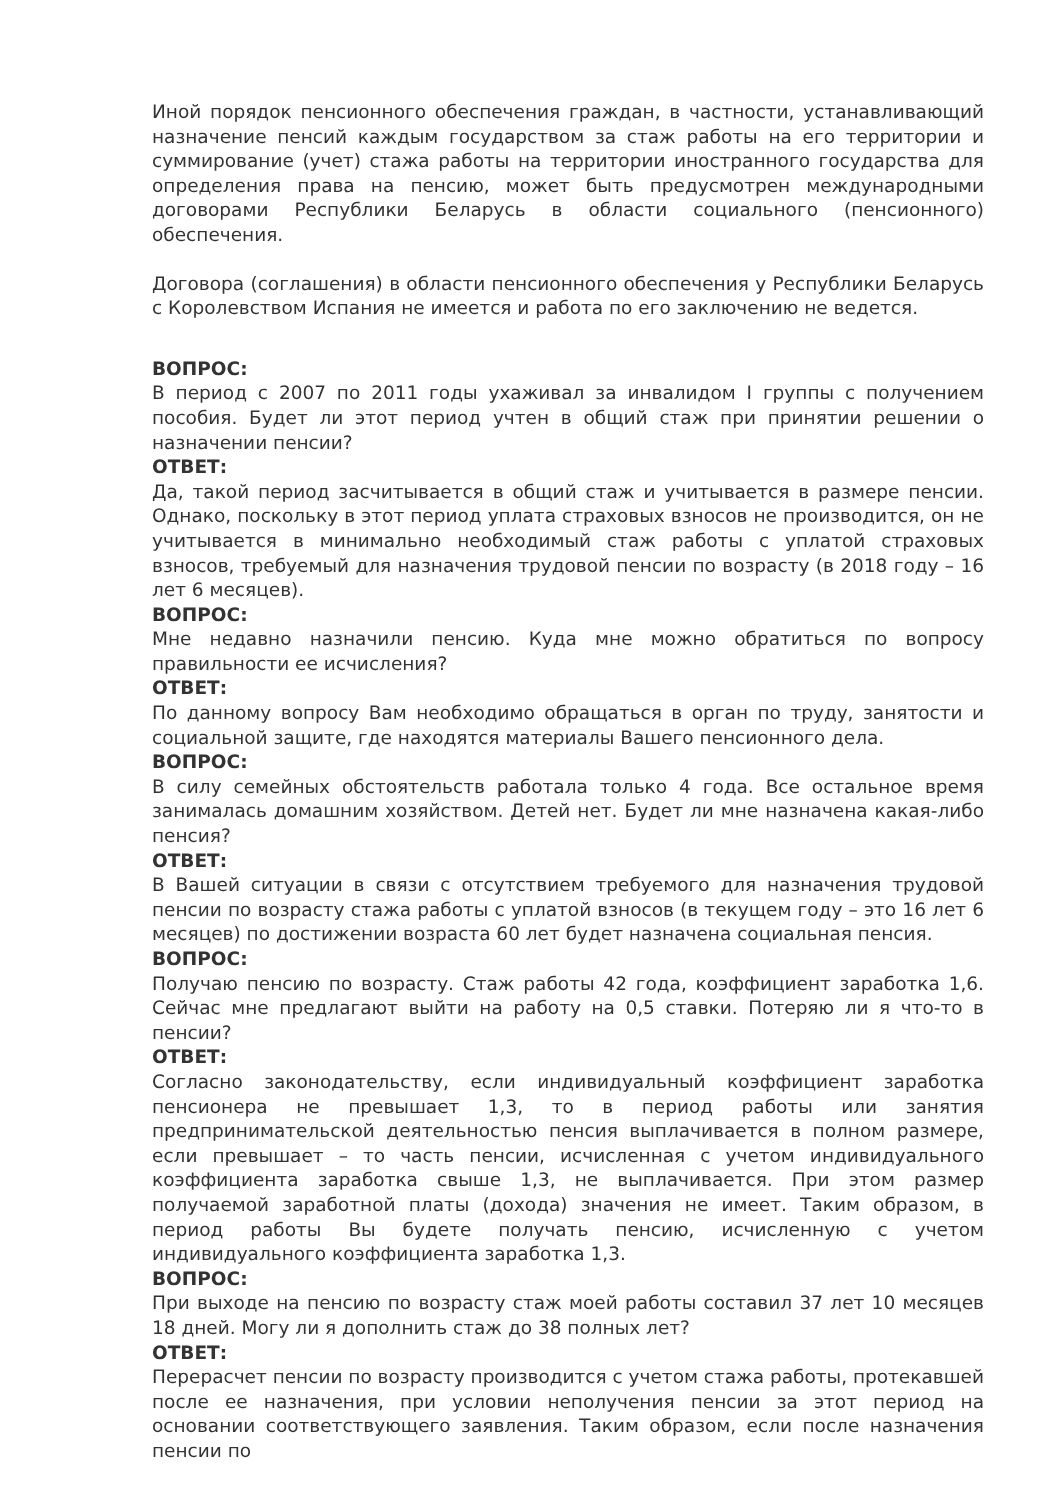Иной порядок пенсионного обеспечения граждан, в частности, устанавливающий назначение пенсий каждым государством за стаж работы на его территории и суммирование (учет) стажа работы на территории иностранного государства для определения права на пенсию, может быть предусмотрен международными договорами Республики Беларусь в области социального (пенсионного) обеспечения.
Договора (соглашения) в области пенсионного обеспечения у Республики Беларусь с Королевством Испания не имеется и работа по его заключению не ведется.
ВОПРОС:
В период с 2007 по 2011 годы ухаживал за инвалидом I группы с получением пособия. Будет ли этот период учтен в общий стаж при принятии решении о назначении пенсии?
ОТВЕТ:
Да, такой период засчитывается в общий стаж и учитывается в размере пенсии. Однако, поскольку в этот период уплата страховых взносов не производится, он не учитывается в минимально необходимый стаж работы с уплатой страховых взносов, требуемый для назначения трудовой пенсии по возрасту (в 2018 году – 16 лет 6 месяцев).
ВОПРОС:
Мне недавно назначили пенсию. Куда мне можно обратиться по вопросу правильности ее исчисления?
ОТВЕТ:
По данному вопросу Вам необходимо обращаться в орган по труду, занятости и социальной защите, где находятся материалы Вашего пенсионного дела.
ВОПРОС:
В силу семейных обстоятельств работала только 4 года. Все остальное время занималась домашним хозяйством. Детей нет. Будет ли мне назначена какая-либо пенсия?
ОТВЕТ:
В Вашей ситуации в связи с отсутствием требуемого для назначения трудовой пенсии по возрасту стажа работы с уплатой взносов (в текущем году – это 16 лет 6 месяцев) по достижении возраста 60 лет будет назначена социальная пенсия.
ВОПРОС:
Получаю пенсию по возрасту. Стаж работы 42 года, коэффициент заработка 1,6. Сейчас мне предлагают выйти на работу на 0,5 ставки. Потеряю ли я что-то в пенсии?
ОТВЕТ:
Согласно законодательству, если индивидуальный коэффициент заработка пенсионера не превышает 1,3, то в период работы или занятия предпринимательской деятельностью пенсия выплачивается в полном размере, если превышает – то часть пенсии, исчисленная с учетом индивидуального коэффициента заработка свыше 1,3, не выплачивается. При этом размер получаемой заработной платы (дохода) значения не имеет. Таким образом, в период работы Вы будете получать пенсию, исчисленную с учетом индивидуального коэффициента заработка 1,3.
ВОПРОС:
При выходе на пенсию по возрасту стаж моей работы составил 37 лет 10 месяцев 18 дней. Могу ли я дополнить стаж до 38 полных лет?
ОТВЕТ:
Перерасчет пенсии по возрасту производится с учетом стажа работы, протекавшей после ее назначения, при условии неполучения пенсии за этот период на основании соответствующего заявления. Таким образом, если после назначения пенсии по